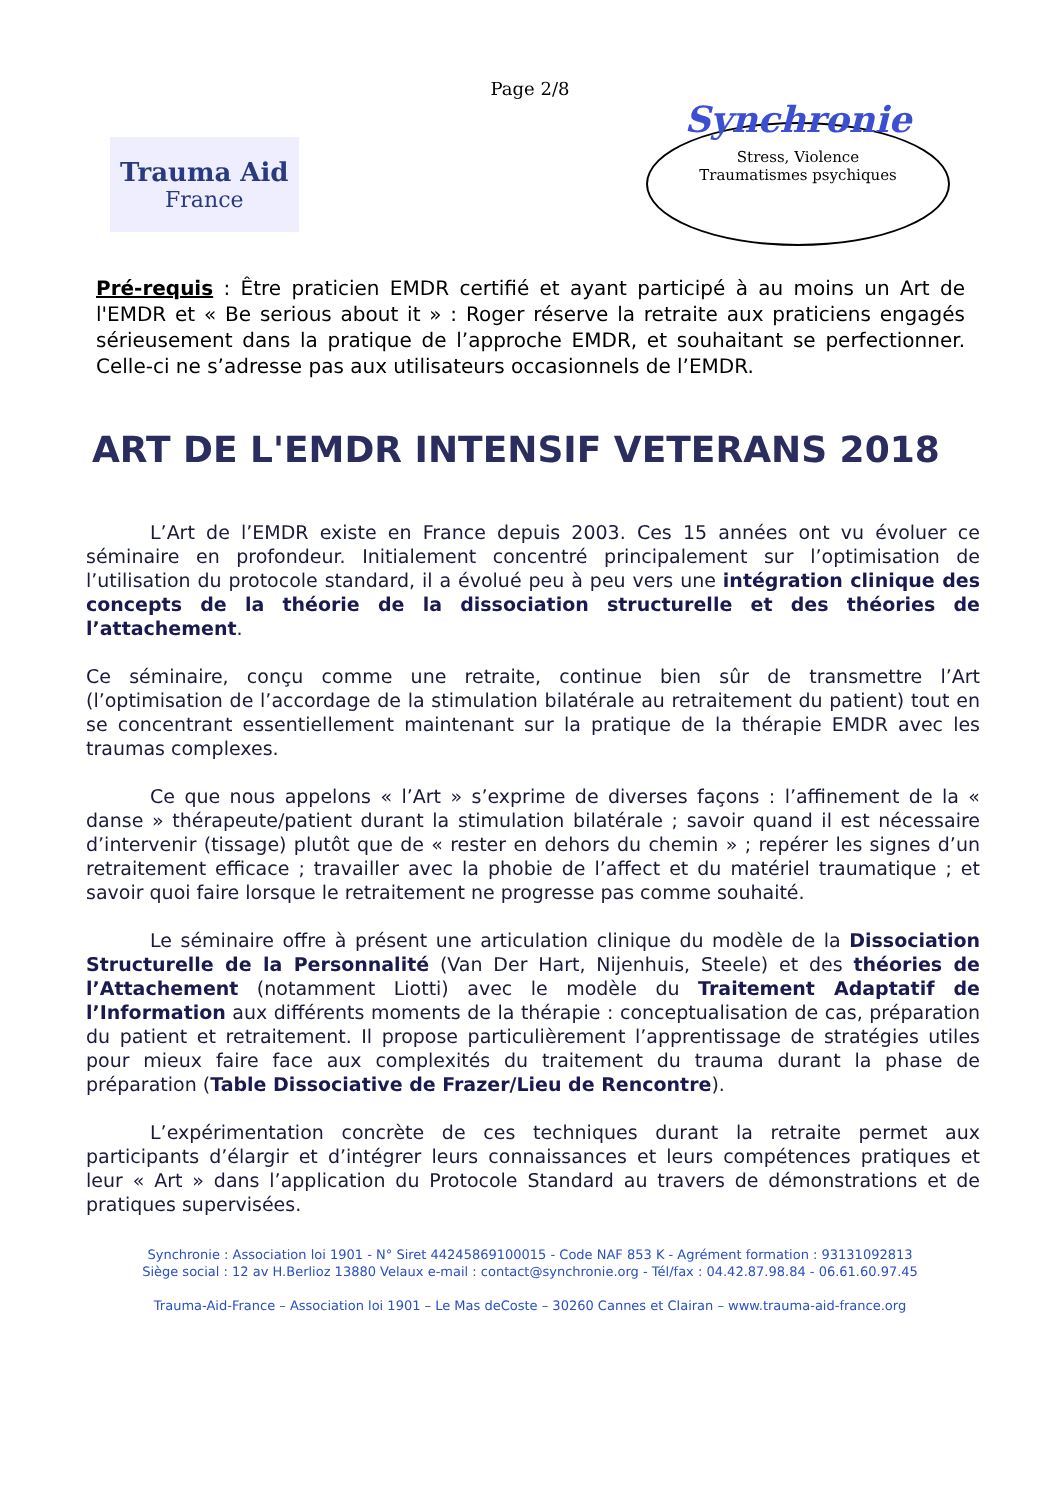Page 2/8
Trauma Aid
France
Synchronie
Stress, Violence
Traumatismes psychiques
Pré-requis : Être praticien EMDR certifié et ayant participé à au moins un Art de l'EMDR et « Be serious about it » : Roger réserve la retraite aux praticiens engagés sérieusement dans la pratique de l’approche EMDR, et souhaitant se perfectionner. Celle-ci ne s’adresse pas aux utilisateurs occasionnels de l’EMDR.
ART DE L'EMDR INTENSIF VETERANS 2018
L’Art de l’EMDR existe en France depuis 2003. Ces 15 années ont vu évoluer ce séminaire en profondeur. Initialement concentré principalement sur l’optimisation de l’utilisation du protocole standard, il a évolué peu à peu vers une intégration clinique des concepts de la théorie de la dissociation structurelle et des théories de l’attachement.
Ce séminaire, conçu comme une retraite, continue bien sûr de transmettre l’Art (l’optimisation de l’accordage de la stimulation bilatérale au retraitement du patient) tout en se concentrant essentiellement maintenant sur la pratique de la thérapie EMDR avec les traumas complexes.
Ce que nous appelons « l’Art » s’exprime de diverses façons : l’affinement de la « danse » thérapeute/patient durant la stimulation bilatérale ; savoir quand il est nécessaire d’intervenir (tissage) plutôt que de « rester en dehors du chemin » ; repérer les signes d’un retraitement efficace ; travailler avec la phobie de l’affect et du matériel traumatique ; et savoir quoi faire lorsque le retraitement ne progresse pas comme souhaité.
Le séminaire offre à présent une articulation clinique du modèle de la Dissociation Structurelle de la Personnalité (Van Der Hart, Nijenhuis, Steele) et des théories de l’Attachement (notamment Liotti) avec le modèle du Traitement Adaptatif de l’Information aux différents moments de la thérapie : conceptualisation de cas, préparation du patient et retraitement. Il propose particulièrement l’apprentissage de stratégies utiles pour mieux faire face aux complexités du traitement du trauma durant la phase de préparation (Table Dissociative de Frazer/Lieu de Rencontre).
L’expérimentation concrète de ces techniques durant la retraite permet aux participants d’élargir et d’intégrer leurs connaissances et leurs compétences pratiques et leur « Art » dans l’application du Protocole Standard au travers de démonstrations et de pratiques supervisées.
Synchronie : Association loi 1901 - N° Siret 44245869100015 - Code NAF 853 K - Agrément formation : 93131092813
Siège social : 12 av H.Berlioz 13880 Velaux e-mail : contact@synchronie.org - Tél/fax : 04.42.87.98.84 - 06.61.60.97.45
Trauma-Aid-France – Association loi 1901 – Le Mas deCoste – 30260 Cannes et Clairan – www.trauma-aid-france.org